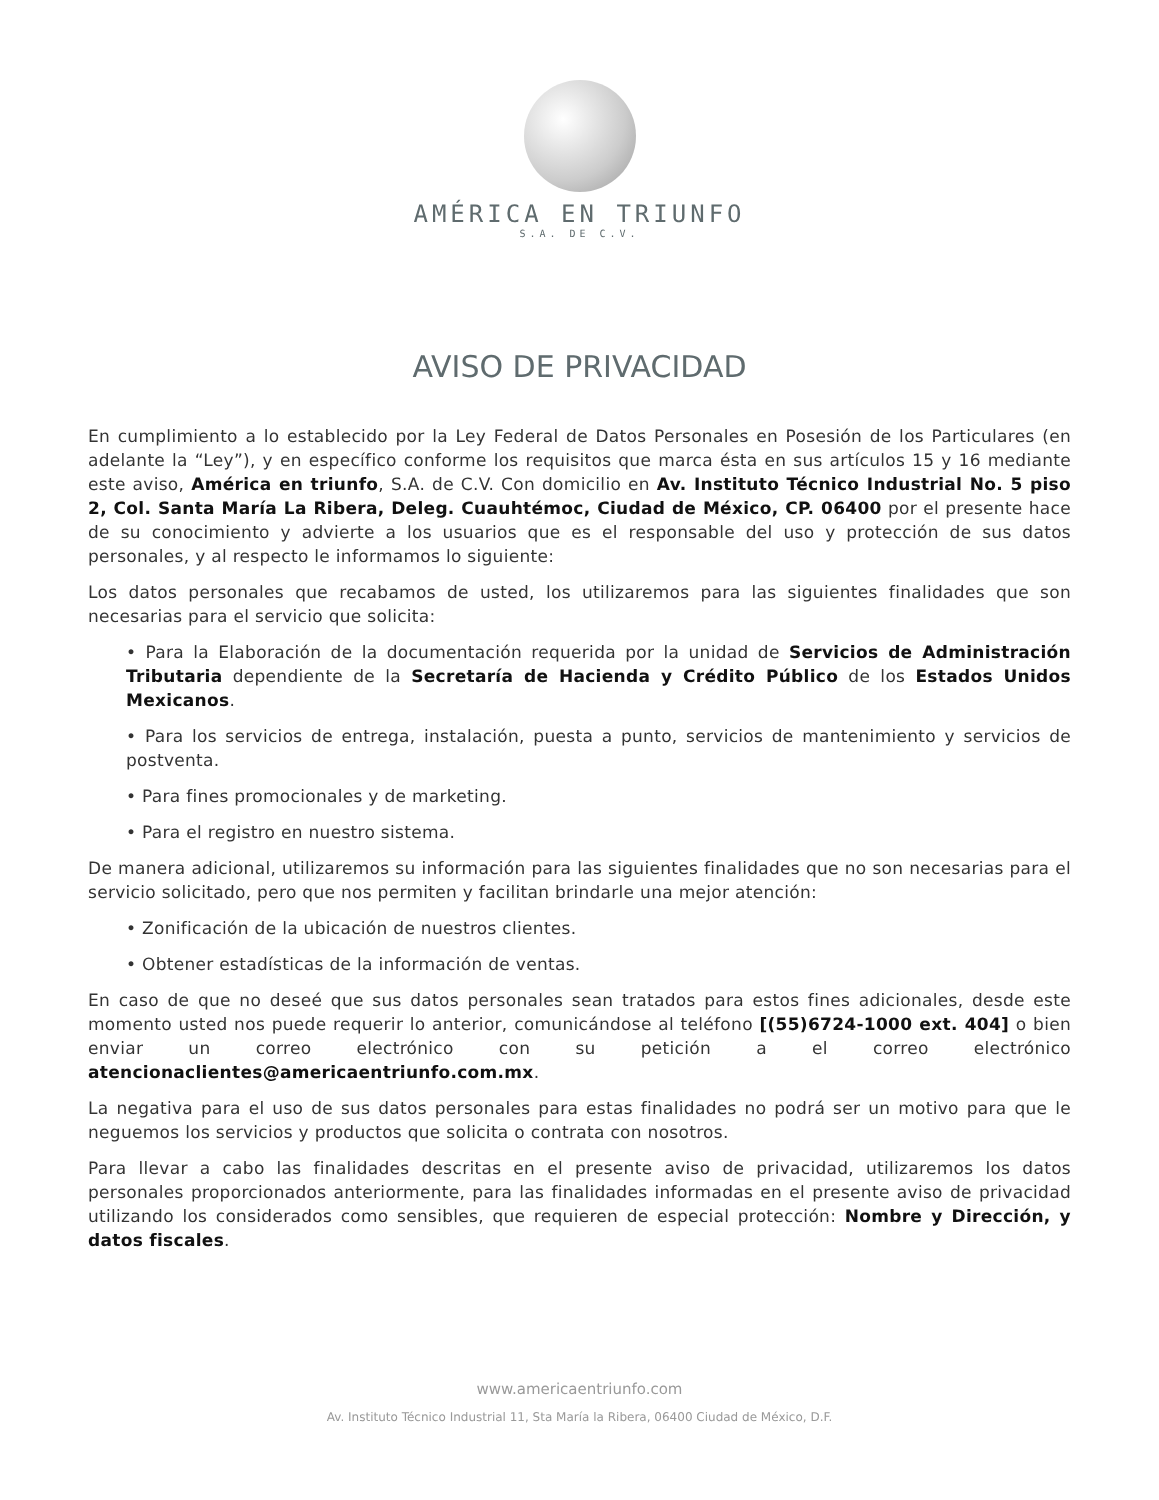AMÉRICA EN TRIUNFO
S.A. DE C.V.
AVISO DE PRIVACIDAD
En cumplimiento a lo establecido por la Ley Federal de Datos Personales en Posesión de los Particulares (en adelante la “Ley”), y en específico conforme los requisitos que marca ésta en sus artículos 15 y 16 mediante este aviso, América en triunfo, S.A. de C.V. Con domicilio en Av. Instituto Técnico Industrial No. 5 piso 2, Col. Santa María La Ribera, Deleg. Cuauhtémoc, Ciudad de México, CP. 06400 por el presente hace de su conocimiento y advierte a los usuarios que es el responsable del uso y protección de sus datos personales, y al respecto le informamos lo siguiente:
Los datos personales que recabamos de usted, los utilizaremos para las siguientes finalidades que son necesarias para el servicio que solicita:
• Para la Elaboración de la documentación requerida por la unidad de Servicios de Administración Tributaria dependiente de la Secretaría de Hacienda y Crédito Público de los Estados Unidos Mexicanos.
• Para los servicios de entrega, instalación, puesta a punto, servicios de mantenimiento y servicios de postventa.
• Para fines promocionales y de marketing.
• Para el registro en nuestro sistema.
De manera adicional, utilizaremos su información para las siguientes finalidades que no son necesarias para el servicio solicitado, pero que nos permiten y facilitan brindarle una mejor atención:
• Zonificación de la ubicación de nuestros clientes.
• Obtener estadísticas de la información de ventas.
En caso de que no deseé que sus datos personales sean tratados para estos fines adicionales, desde este momento usted nos puede requerir lo anterior, comunicándose al teléfono [(55)6724-1000 ext. 404] o bien enviar un correo electrónico con su petición a el correo electrónico atencionaclientes@americaentriunfo.com.mx.
La negativa para el uso de sus datos personales para estas finalidades no podrá ser un motivo para que le neguemos los servicios y productos que solicita o contrata con nosotros.
Para llevar a cabo las finalidades descritas en el presente aviso de privacidad, utilizaremos los datos personales proporcionados anteriormente, para las finalidades informadas en el presente aviso de privacidad utilizando los considerados como sensibles, que requieren de especial protección: Nombre y Dirección, y datos fiscales.
www.americaentriunfo.com
Av. Instituto Técnico Industrial 11, Sta María la Ribera, 06400 Ciudad de México, D.F.